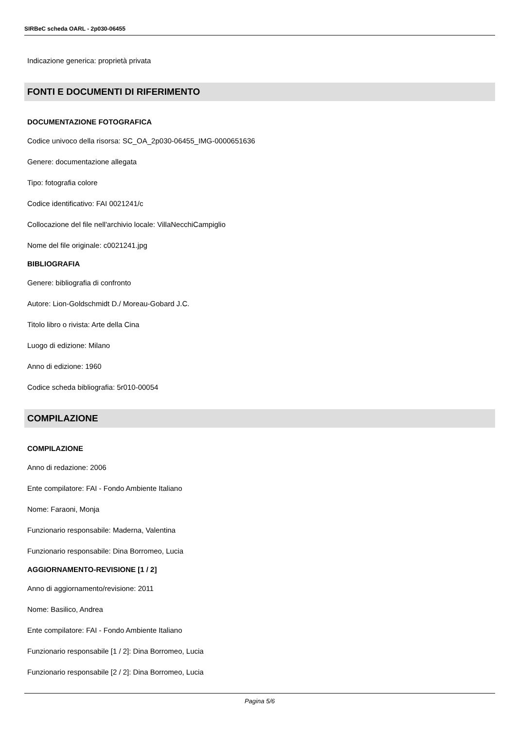SIRBeC scheda OARL - 2p030-06455
Indicazione generica: proprietà privata
FONTI E DOCUMENTI DI RIFERIMENTO
DOCUMENTAZIONE FOTOGRAFICA
Codice univoco della risorsa: SC_OA_2p030-06455_IMG-0000651636
Genere: documentazione allegata
Tipo: fotografia colore
Codice identificativo: FAI 0021241/c
Collocazione del file nell'archivio locale: VillaNecchiCampiglio
Nome del file originale: c0021241.jpg
BIBLIOGRAFIA
Genere: bibliografia di confronto
Autore: Lion-Goldschmidt D./ Moreau-Gobard J.C.
Titolo libro o rivista: Arte della Cina
Luogo di edizione: Milano
Anno di edizione: 1960
Codice scheda bibliografia: 5r010-00054
COMPILAZIONE
COMPILAZIONE
Anno di redazione: 2006
Ente compilatore: FAI - Fondo Ambiente Italiano
Nome: Faraoni, Monja
Funzionario responsabile: Maderna, Valentina
Funzionario responsabile: Dina Borromeo, Lucia
AGGIORNAMENTO-REVISIONE [1 / 2]
Anno di aggiornamento/revisione: 2011
Nome: Basilico, Andrea
Ente compilatore: FAI - Fondo Ambiente Italiano
Funzionario responsabile [1 / 2]: Dina Borromeo, Lucia
Funzionario responsabile [2 / 2]: Dina Borromeo, Lucia
Pagina 5/6